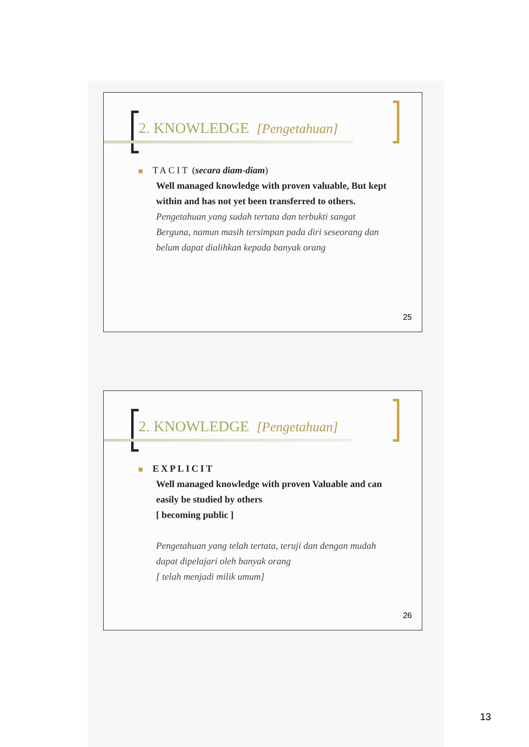2. KNOWLEDGE [Pengetahuan]
TACIT (secara diam-diam)
Well managed knowledge with proven valuable, But kept within and has not yet been transferred to others.
Pengetahuan yang sudah tertata dan terbukti sangat Berguna, namun masih tersimpan pada diri seseorang dan belum dapat dialihkan kepada banyak orang
25
2. KNOWLEDGE [Pengetahuan]
EXPLICIT
Well managed knowledge with proven Valuable and can easily be studied by others
[ becoming public ]
Pengetahuan yang telah tertata, teruji dan dengan mudah dapat dipelajari oleh banyak orang
[ telah menjadi milik umum]
26
13